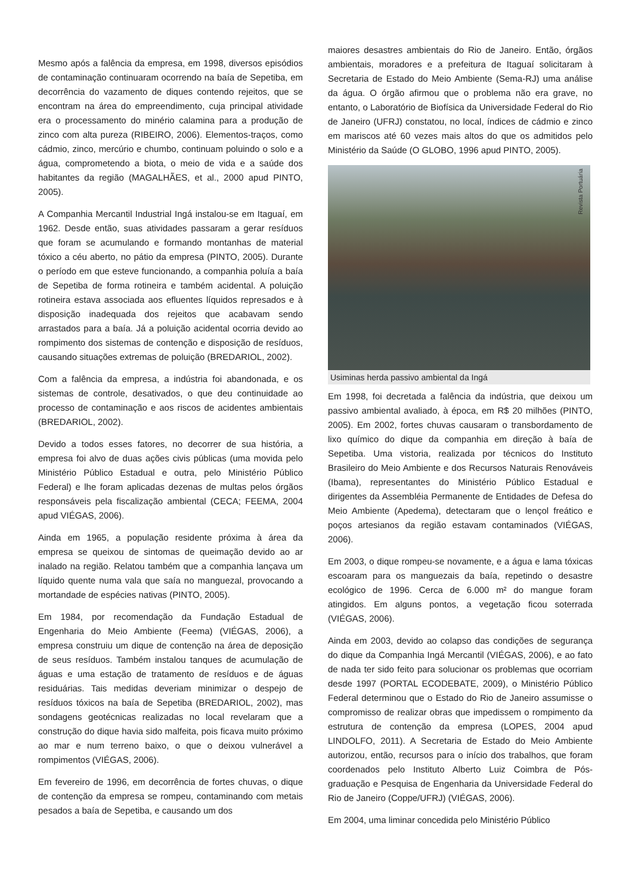Mesmo após a falência da empresa, em 1998, diversos episódios de contaminação continuaram ocorrendo na baía de Sepetiba, em decorrência do vazamento de diques contendo rejeitos, que se encontram na área do empreendimento, cuja principal atividade era o processamento do minério calamina para a produção de zinco com alta pureza (RIBEIRO, 2006). Elementos-traços, como cádmio, zinco, mercúrio e chumbo, continuam poluindo o solo e a água, comprometendo a biota, o meio de vida e a saúde dos habitantes da região (MAGALHÃES, et al., 2000 apud PINTO, 2005).
A Companhia Mercantil Industrial Ingá instalou-se em Itaguaí, em 1962. Desde então, suas atividades passaram a gerar resíduos que foram se acumulando e formando montanhas de material tóxico a céu aberto, no pátio da empresa (PINTO, 2005). Durante o período em que esteve funcionando, a companhia poluía a baía de Sepetiba de forma rotineira e também acidental. A poluição rotineira estava associada aos efluentes líquidos represados e à disposição inadequada dos rejeitos que acabavam sendo arrastados para a baía. Já a poluição acidental ocorria devido ao rompimento dos sistemas de contenção e disposição de resíduos, causando situações extremas de poluição (BREDARIOL, 2002).
Com a falência da empresa, a indústria foi abandonada, e os sistemas de controle, desativados, o que deu continuidade ao processo de contaminação e aos riscos de acidentes ambientais (BREDARIOL, 2002).
Devido a todos esses fatores, no decorrer de sua história, a empresa foi alvo de duas ações civis públicas (uma movida pelo Ministério Público Estadual e outra, pelo Ministério Público Federal) e lhe foram aplicadas dezenas de multas pelos órgãos responsáveis pela fiscalização ambiental (CECA; FEEMA, 2004 apud VIÉGAS, 2006).
Ainda em 1965, a população residente próxima à área da empresa se queixou de sintomas de queimação devido ao ar inalado na região. Relatou também que a companhia lançava um líquido quente numa vala que saía no manguezal, provocando a mortandade de espécies nativas (PINTO, 2005).
Em 1984, por recomendação da Fundação Estadual de Engenharia do Meio Ambiente (Feema) (VIÉGAS, 2006), a empresa construiu um dique de contenção na área de deposição de seus resíduos. Também instalou tanques de acumulação de águas e uma estação de tratamento de resíduos e de águas residuárias. Tais medidas deveriam minimizar o despejo de resíduos tóxicos na baía de Sepetiba (BREDARIOL, 2002), mas sondagens geotécnicas realizadas no local revelaram que a construção do dique havia sido malfeita, pois ficava muito próximo ao mar e num terreno baixo, o que o deixou vulnerável a rompimentos (VIÉGAS, 2006).
Em fevereiro de 1996, em decorrência de fortes chuvas, o dique de contenção da empresa se rompeu, contaminando com metais pesados a baía de Sepetiba, e causando um dos
maiores desastres ambientais do Rio de Janeiro. Então, órgãos ambientais, moradores e a prefeitura de Itaguaí solicitaram à Secretaria de Estado do Meio Ambiente (Sema-RJ) uma análise da água. O órgão afirmou que o problema não era grave, no entanto, o Laboratório de Biofísica da Universidade Federal do Rio de Janeiro (UFRJ) constatou, no local, índices de cádmio e zinco em mariscos até 60 vezes mais altos do que os admitidos pelo Ministério da Saúde (O GLOBO, 1996 apud PINTO, 2005).
Revista Portuária
Usiminas herda passivo ambiental da Ingá
Em 1998, foi decretada a falência da indústria, que deixou um passivo ambiental avaliado, à época, em R$ 20 milhões (PINTO, 2005). Em 2002, fortes chuvas causaram o transbordamento de lixo químico do dique da companhia em direção à baía de Sepetiba. Uma vistoria, realizada por técnicos do Instituto Brasileiro do Meio Ambiente e dos Recursos Naturais Renováveis (Ibama), representantes do Ministério Público Estadual e dirigentes da Assembléia Permanente de Entidades de Defesa do Meio Ambiente (Apedema), detectaram que o lençol freático e poços artesianos da região estavam contaminados (VIÉGAS, 2006).
Em 2003, o dique rompeu-se novamente, e a água e lama tóxicas escoaram para os manguezais da baía, repetindo o desastre ecológico de 1996. Cerca de 6.000 m² do mangue foram atingidos. Em alguns pontos, a vegetação ficou soterrada (VIÉGAS, 2006).
Ainda em 2003, devido ao colapso das condições de segurança do dique da Companhia Ingá Mercantil (VIÉGAS, 2006), e ao fato de nada ter sido feito para solucionar os problemas que ocorriam desde 1997 (PORTAL ECODEBATE, 2009), o Ministério Público Federal determinou que o Estado do Rio de Janeiro assumisse o compromisso de realizar obras que impedissem o rompimento da estrutura de contenção da empresa (LOPES, 2004 apud LINDOLFO, 2011). A Secretaria de Estado do Meio Ambiente autorizou, então, recursos para o início dos trabalhos, que foram coordenados pelo Instituto Alberto Luiz Coimbra de Pós-graduação e Pesquisa de Engenharia da Universidade Federal do Rio de Janeiro (Coppe/UFRJ) (VIÉGAS, 2006).
Em 2004, uma liminar concedida pelo Ministério Público